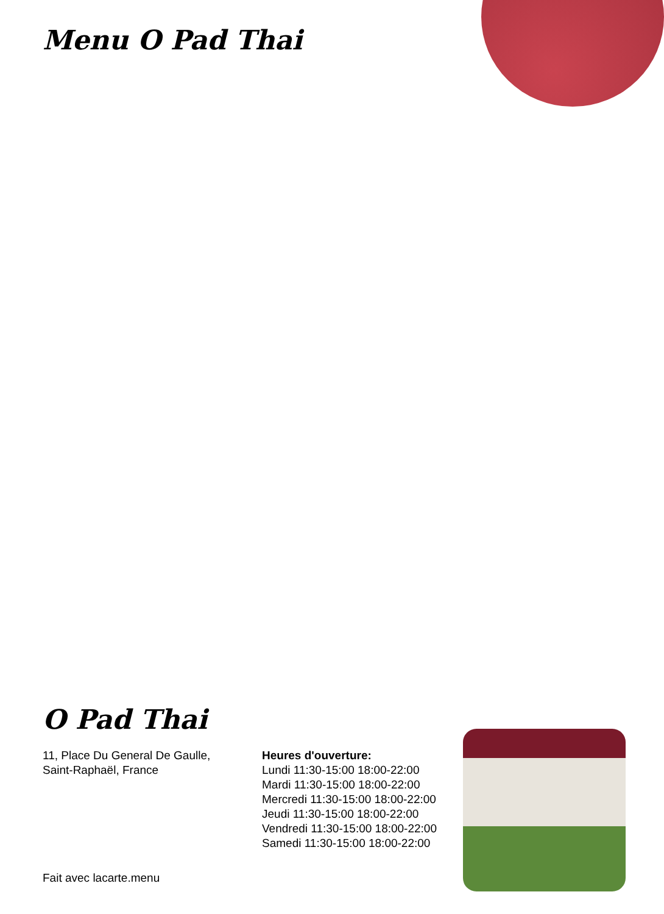Menu O Pad Thai
O Pad Thai
11, Place Du General De Gaulle,
Saint-Raphaël, France
Heures d'ouverture:
Lundi 11:30-15:00 18:00-22:00
Mardi 11:30-15:00 18:00-22:00
Mercredi 11:30-15:00 18:00-22:00
Jeudi 11:30-15:00 18:00-22:00
Vendredi 11:30-15:00 18:00-22:00
Samedi 11:30-15:00 18:00-22:00
Fait avec lacarte.menu